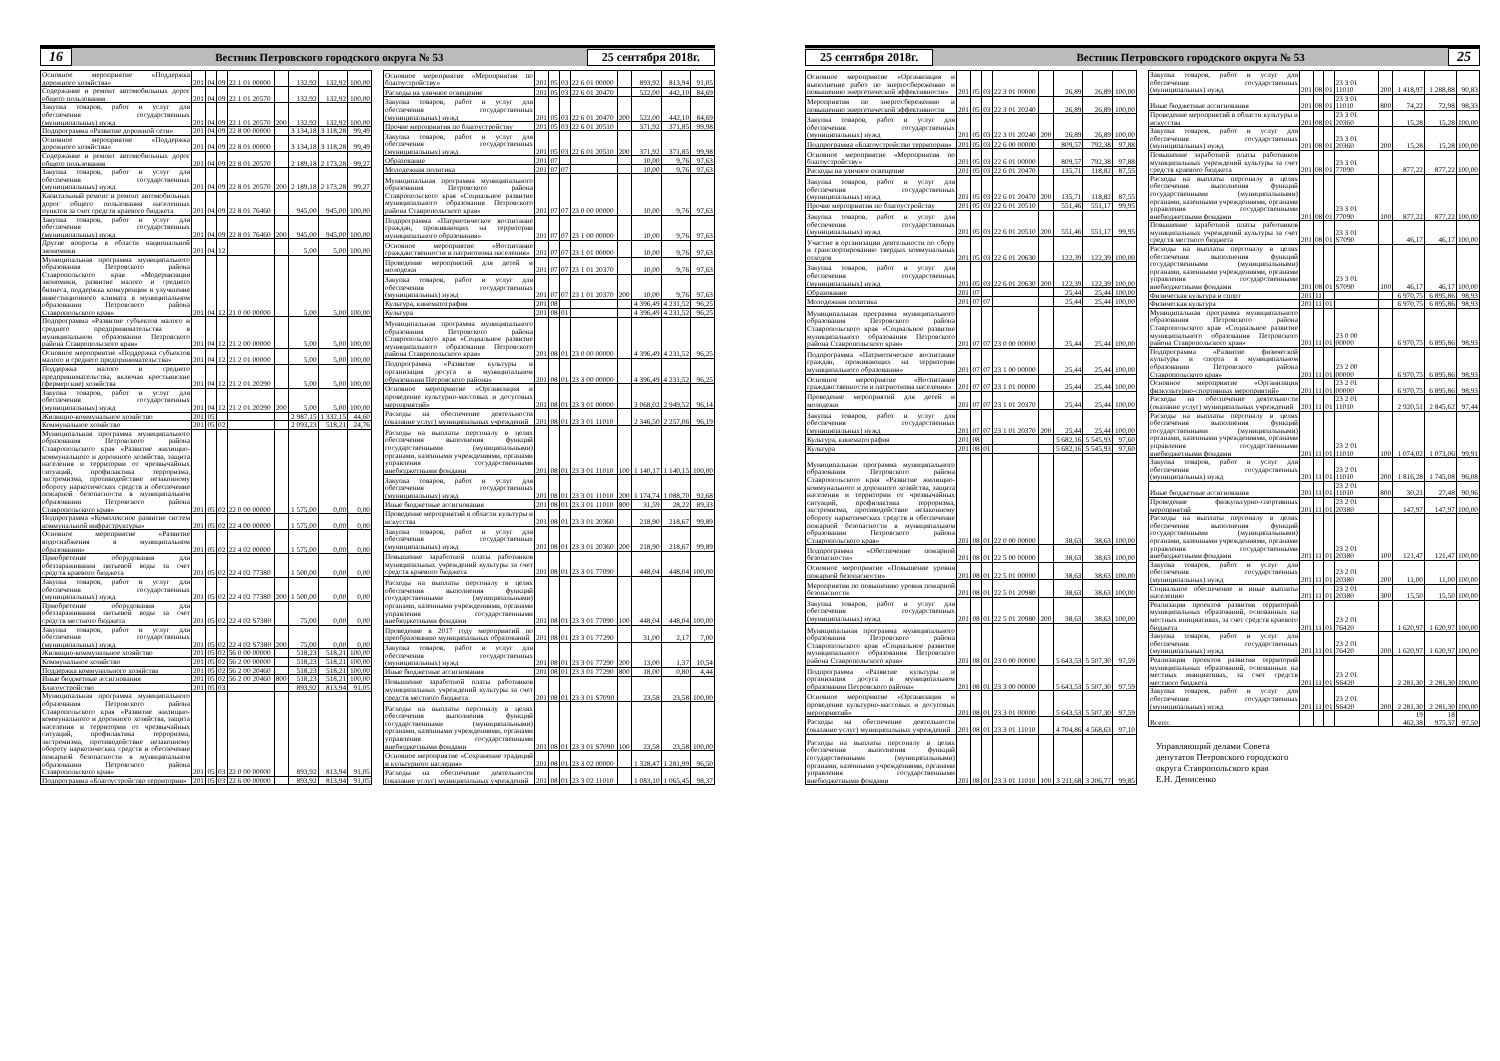16 Вестник Петровского городского округа № 53 25 сентября 2018г.
| Основное мероприятие «Поддержка дорожного хозяйства» | 201 | 04 | 09 | 22 1 01 00000 | | 132,92 | 132,92 | 100,00 |
| Содержание и ремонт автомобильных дорог общего пользования | 201 | 04 | 09 | 22 1 01 20570 | | 132,92 | 132,92 | 100,00 |
| Закупка товаров, работ и услуг для обеспечения государственных (муниципальных) нужд | 201 | 04 | 09 | 22 1 01 20570 | 200 | 132,92 | 132,92 | 100,00 |
| Подпрограмма «Развитие дорожной сети» | 201 | 04 | 09 | 22 8 00 00000 | | 3 134,18 | 3 118,28 | 99,49 |
| Основное мероприятие «Поддержка дорожного хозяйства» | 201 | 04 | 09 | 22 8 01 00000 | | 3 134,18 | 3 118,28 | 99,49 |
| Содержание и ремонт автомобильных дорог общего пользования | 201 | 04 | 09 | 22 8 01 20570 | | 2 189,18 | 2 173,28 | 99,27 |
| Закупка товаров, работ и услуг для обеспечения государственных (муниципальных) нужд | 201 | 04 | 09 | 22 8 01 20570 | 200 | 2 189,18 | 2 173,28 | 99,27 |
| Капитальный ремонт и ремонт автомобильных дорог общего пользования населенных пунктов за счет средств краевого бюджета | 201 | 04 | 09 | 22 8 01 76460 | | 945,00 | 945,00 | 100,00 |
| Закупка товаров, работ и услуг для обеспечения государственных (муниципальных) нужд | 201 | 04 | 09 | 22 8 01 76460 | 200 | 945,00 | 945,00 | 100,00 |
| Другие вопросы в области национальной экономики | 201 | 04 | 12 | | | 5,00 | 5,00 | 100,00 |
| Муниципальная программа муниципального образования Петровского района Ставропольского края «Модернизация экономики, развитие малого и среднего бизнеса, поддержка конкуренции и улучшение инвестиционного климата в муниципальном образовании Петровского района Ставропольского края» | 201 | 04 | 12 | 21 0 00 00000 | | 5,00 | 5,00 | 100,00 |
| Подпрограмма «Развитие субъектов малого и среднего предпринимательства в муниципальном образовании Петровского района Ставропольского края» | 201 | 04 | 12 | 21 2 00 00000 | | 5,00 | 5,00 | 100,00 |
| Основное мероприятие «Поддержка субъектов малого и среднего предпринимательства» | 201 | 04 | 12 | 21 2 01 00000 | | 5,00 | 5,00 | 100,00 |
| Поддержка малого и среднего предпринимательства, включая крестьянские (фермерские) хозяйства | 201 | 04 | 12 | 21 2 01 20290 | | 5,00 | 5,00 | 100,00 |
| Закупка товаров, работ и услуг для обеспечения государственных (муниципальных) нужд | 201 | 04 | 12 | 21 2 01 20290 | 200 | 5,00 | 5,00 | 100,00 |
| Жилищно-коммунальное хозяйство | 201 | 05 | | | | 2 987,15 | 1 332,15 | 44,60 |
| Коммунальное хозяйство | 201 | 05 | 02 | | | 2 093,23 | 518,21 | 24,76 |
| Муниципальная программа муниципального образования Петровского района Ставропольского края «Развитие жилищно-коммунального и дорожного хозяйства, защита населения и территории от чрезвычайных ситуаций, профилактика терроризма, экстремизма, противодействие незаконному обороту наркотических средств и обеспечение пожарной безопасности в муниципальном образовании Петровского района Ставропольского края» | 201 | 05 | 02 | 22 0 00 00000 | | 1 575,00 | 0,00 | 0,00 |
| Подпрограмма «Комплексное развитие систем коммунальной инфраструктуры» | 201 | 05 | 02 | 22 4 00 00000 | | 1 575,00 | 0,00 | 0,00 |
| Основное мероприятие «Развитие водоснабжения в муниципальном образовании» | 201 | 05 | 02 | 22 4 02 00000 | | 1 575,00 | 0,00 | 0,00 |
| Приобретение оборудования для обеззараживания питьевой воды за счет средств краевого бюджета | 201 | 05 | 02 | 22 4 02 77380 | | 1 500,00 | 0,00 | 0,00 |
| Закупка товаров, работ и услуг для обеспечения государственных (муниципальных) нужд | 201 | 05 | 02 | 22 4 02 77380 | 200 | 1 500,00 | 0,00 | 0,00 |
| Приобретение оборудования для обеззараживания питьевой воды за счет средств местного бюджета | 201 | 05 | 02 | 22 4 02 S7380 | | 75,00 | 0,00 | 0,00 |
| Закупка товаров, работ и услуг для обеспечения государственных (муниципальных) нужд | 201 | 05 | 02 | 22 4 02 S7380 | 200 | 75,00 | 0,00 | 0,00 |
| Жилищно-коммунальное хозяйство | 201 | 05 | 02 | 56 0 00 00000 | | 518,23 | 518,21 | 100,00 |
| Коммунальное хозяйство | 201 | 05 | 02 | 56 2 00 00000 | | 518,23 | 518,21 | 100,00 |
| Поддержка коммунального хозяйства | 201 | 05 | 02 | 56 2 00 20460 | | 518,23 | 518,21 | 100,00 |
| Иные бюджетные ассигнования | 201 | 05 | 02 | 56 2 00 20460 | 800 | 518,23 | 518,21 | 100,00 |
| Благоустройство | 201 | 05 | 03 | | | 893,92 | 813,94 | 91,05 |
| Муниципальная программа муниципального образования Петровского района Ставропольского края «Развитие жилищно-коммунального и дорожного хозяйства, защита населения и территории от чрезвычайных ситуаций, профилактика терроризма, экстремизма, противодействие незаконному обороту наркотических средств и обеспечение пожарной безопасности в муниципальном образовании Петровского района Ставропольского края» | 201 | 05 | 03 | 22 0 00 00000 | | 893,92 | 813,94 | 91,05 |
| Подпрограмма «Благоустройство территории» | 201 | 05 | 03 | 22 6 00 00000 | | 893,92 | 813,94 | 91,05 |
| Основное мероприятие «Мероприятия по благоустройству» | 201 | 05 | 03 | 22 6 01 00000 | | 893,92 | 813,94 | 91,05 |
| Расходы на уличное освещение | 201 | 05 | 03 | 22 6 01 20470 | | 522,00 | 442,10 | 84,69 |
| Закупка товаров, работ и услуг для обеспечения государственных (муниципальных) нужд | 201 | 05 | 03 | 22 6 01 20470 | 200 | 522,00 | 442,10 | 84,69 |
| Прочие мероприятия по благоустройству | 201 | 05 | 03 | 22 6 01 20510 | | 371,92 | 371,85 | 99,98 |
| Закупка товаров, работ и услуг для обеспечения государственных (муниципальных) нужд | 201 | 05 | 03 | 22 6 01 20510 | 200 | 371,92 | 371,85 | 99,98 |
| Образование | 201 | 07 | | | | 10,00 | 9,76 | 97,63 |
| Молодежная политика | 201 | 07 | 07 | | | 10,00 | 9,76 | 97,63 |
| Муниципальная программа муниципального образования Петровского района Ставропольского края «Социальное развитие муниципального образования Петровского района Ставропольского края» | 201 | 07 | 07 | 23 0 00 00000 | | 10,00 | 9,76 | 97,63 |
| Подпрограмма «Патриотическое воспитание граждан, проживающих на территории муниципального образования» | 201 | 07 | 07 | 23 1 00 00000 | | 10,00 | 9,76 | 97,63 |
| Основное мероприятие «Воспитание гражданственности и патриотизма населения» | 201 | 07 | 07 | 23 1 01 00000 | | 10,00 | 9,76 | 97,63 |
| Проведение мероприятий для детей и молодежи | 201 | 07 | 07 | 23 1 01 20370 | | 10,00 | 9,76 | 97,63 |
| Закупка товаров, работ и услуг для обеспечения государственных (муниципальных) нужд | 201 | 07 | 07 | 23 1 01 20370 | 200 | 10,00 | 9,76 | 97,63 |
| Культура, кинематография | 201 | 08 | | | | 4 396,49 | 4 231,52 | 96,25 |
| Культура | 201 | 08 | 01 | | | 4 396,49 | 4 231,52 | 96,25 |
| Муниципальная программа муниципального образования Петровского района Ставропольского края «Социальное развитие муниципального образования Петровского района Ставропольского края» | 201 | 08 | 01 | 23 0 00 00000 | | 4 396,49 | 4 231,52 | 96,25 |
| Подпрограмма «Развитие культуры и организация досуга в муниципальном образовании Петровского района» | 201 | 08 | 01 | 23 3 00 00000 | | 4 396,49 | 4 231,52 | 96,25 |
| Основное мероприятие «Организация и проведение культурно-массовых и досуговых мероприятий» | 201 | 08 | 01 | 23 3 01 00000 | | 3 068,02 | 2 949,52 | 96,14 |
| Расходы на обеспечение деятельности (оказание услуг) муниципальных учреждений | 201 | 08 | 01 | 23 3 01 11010 | | 2 346,50 | 2 257,06 | 96,19 |
| Расходы на выплаты персоналу в целях обеспечения выполнения функций государственными (муниципальными) органами, казенными учреждениями, органами управления государственными внебюджетными фондами | 201 | 08 | 01 | 23 3 01 11010 | 100 | 1 140,17 | 1 140,15 | 100,00 |
| Закупка товаров, работ и услуг для обеспечения государственных (муниципальных) нужд | 201 | 08 | 01 | 23 3 01 11010 | 200 | 1 174,74 | 1 088,70 | 92,68 |
| Иные бюджетные ассигнования | 201 | 08 | 01 | 23 3 01 11010 | 800 | 31,59 | 28,22 | 89,33 |
| Проведение мероприятий в области культуры и искусства | 201 | 08 | 01 | 23 3 01 20360 | | 218,90 | 218,67 | 99,89 |
| Закупка товаров, работ и услуг для обеспечения государственных (муниципальных) нужд | 201 | 08 | 01 | 23 3 01 20360 | 200 | 218,90 | 218,67 | 99,89 |
| Повышение заработной платы работников муниципальных учреждений культуры за счет средств краевого бюджета | 201 | 08 | 01 | 23 3 01 77090 | | 448,04 | 448,04 | 100,00 |
| Расходы на выплаты персоналу в целях обеспечения выполнения функций государственными (муниципальными) органами, казенными учреждениями, органами управления государственными внебюджетными фондами | 201 | 08 | 01 | 23 3 01 77090 | 100 | 448,04 | 448,04 | 100,00 |
| Проведение в 2017 году мероприятий по преобразованию муниципальных образований | 201 | 08 | 01 | 23 3 01 77290 | | 31,00 | 2,17 | 7,00 |
| Закупка товаров, работ и услуг для обеспечения государственных (муниципальных) нужд | 201 | 08 | 01 | 23 3 01 77290 | 200 | 13,00 | 1,37 | 10,54 |
| Иные бюджетные ассигнования | 201 | 08 | 01 | 23 3 01 77290 | 800 | 18,00 | 0,80 | 4,44 |
| Повышение заработной платы работников муниципальных учреждений культуры за счет средств местного бюджета | 201 | 08 | 01 | 23 3 01 S7090 | | 23,58 | 23,58 | 100,00 |
| Расходы на выплаты персоналу в целях обеспечения выполнения функций государственными (муниципальными) органами, казенными учреждениями, органами управления государственными внебюджетными фондами | 201 | 08 | 01 | 23 3 01 S7090 | 100 | 23,58 | 23,58 | 100,00 |
| Основное мероприятие «Сохранение традиций и культурного наследия» | 201 | 08 | 01 | 23 3 02 00000 | | 1 328,47 | 1 281,99 | 96,50 |
| Расходы на обеспечение деятельности (оказание услуг) муниципальных учреждений | 201 | 08 | 01 | 23 3 02 11010 | | 1 083,10 | 1 065,45 | 98,37 |
25 сентября 2018г. Вестник Петровского городского округа № 53 25
| Основное мероприятие «Организация и выполнение работ по энергосбережению и повышению энергетической эффективности» | 201 | 05 | 03 | 22 3 01 00000 | | 26,89 | 26,89 | 100,00 |
| Мероприятия по энергосбережению и повышению энергетической эффективности | 201 | 05 | 03 | 22 3 01 20240 | | 26,89 | 26,89 | 100,00 |
| Закупка товаров, работ и услуг для обеспечения государственных (муниципальных) нужд | 201 | 05 | 03 | 22 3 01 20240 | 200 | 26,89 | 26,89 | 100,00 |
| Подпрограмма «Благоустройство территории» | 201 | 05 | 03 | 22 6 00 00000 | | 809,57 | 792,38 | 97,88 |
| Основное мероприятие «Мероприятия по благоустройству» | 201 | 05 | 03 | 22 6 01 00000 | | 809,57 | 792,38 | 97,88 |
| Расходы на уличное освещение | 201 | 05 | 03 | 22 6 01 20470 | | 135,71 | 118,82 | 87,55 |
| Закупка товаров, работ и услуг для обеспечения государственных (муниципальных) нужд | 201 | 05 | 03 | 22 6 01 20470 | 200 | 135,71 | 118,82 | 87,55 |
| Прочие мероприятия по благоустройству | 201 | 05 | 03 | 22 6 01 20510 | | 551,46 | 551,17 | 99,95 |
| Закупка товаров, работ и услуг для обеспечения государственных (муниципальных) нужд | 201 | 05 | 03 | 22 6 01 20510 | 200 | 551,46 | 551,17 | 99,95 |
| Участие в организации деятельности по сбору и транспортированию твердых коммунальных отходов | 201 | 05 | 03 | 22 6 01 20630 | | 122,39 | 122,39 | 100,00 |
| Закупка товаров, работ и услуг для обеспечения государственных (муниципальных) нужд | 201 | 05 | 03 | 22 6 01 20630 | 200 | 122,39 | 122,39 | 100,00 |
| Образование | 201 | 07 | | | | 25,44 | 25,44 | 100,00 |
| Молодежная политика | 201 | 07 | 07 | | | 25,44 | 25,44 | 100,00 |
| Муниципальная программа муниципального образования Петровского района Ставропольского края «Социальное развитие муниципального образования Петровского района Ставропольского края» | 201 | 07 | 07 | 23 0 00 00000 | | 25,44 | 25,44 | 100,00 |
| Подпрограмма «Патриотическое воспитание граждан, проживающих на территории муниципального образования» | 201 | 07 | 07 | 23 1 00 00000 | | 25,44 | 25,44 | 100,00 |
| Основное мероприятие «Воспитание гражданственности и патриотизма населения» | 201 | 07 | 07 | 23 1 01 00000 | | 25,44 | 25,44 | 100,00 |
| Проведение мероприятий для детей и молодежи | 201 | 07 | 07 | 23 1 01 20370 | | 25,44 | 25,44 | 100,00 |
| Закупка товаров, работ и услуг для обеспечения государственных (муниципальных) нужд | 201 | 07 | 07 | 23 1 01 20370 | 200 | 25,44 | 25,44 | 100,00 |
| Культура, кинематография | 201 | 08 | | | | 5 682,16 | 5 545,93 | 97,60 |
| Культура | 201 | 08 | 01 | | | 5 682,16 | 5 545,93 | 97,60 |
| Муниципальная программа муниципального образования Петровского района Ставропольского края «Развитие жилищно-коммунального и дорожного хозяйства, защита населения и территории от чрезвычайных ситуаций, профилактика терроризма, экстремизма, противодействие незаконному обороту наркотических средств и обеспечение пожарной безопасности в муниципальном образовании Петровского района Ставропольского края» | 201 | 08 | 01 | 22 0 00 00000 | | 38,63 | 38,63 | 100,00 |
| Подпрограмма «Обеспечение пожарной безопасности» | 201 | 08 | 01 | 22 5 00 00000 | | 38,63 | 38,63 | 100,00 |
| Основное мероприятие «Повышение уровня пожарной безопасности» | 201 | 08 | 01 | 22 5 01 00000 | | 38,63 | 38,63 | 100,00 |
| Мероприятия по повышению уровня пожарной безопасности | 201 | 08 | 01 | 22 5 01 20980 | | 38,63 | 38,63 | 100,00 |
| Закупка товаров, работ и услуг для обеспечения государственных (муниципальных) нужд | 201 | 08 | 01 | 22 5 01 20980 | 200 | 38,63 | 38,63 | 100,00 |
| Муниципальная программа муниципального образования Петровского района Ставропольского края «Социальное развитие муниципального образования Петровского района Ставропольского края» | 201 | 08 | 01 | 23 0 00 00000 | | 5 643,53 | 5 507,30 | 97,59 |
| Подпрограмма «Развитие культуры и организация досуга в муниципальном образовании Петровского района» | 201 | 08 | 01 | 23 3 00 00000 | | 5 643,53 | 5 507,30 | 97,59 |
| Основное мероприятие «Организация и проведение культурно-массовых и досуговых мероприятий» | 201 | 08 | 01 | 23 3 01 00000 | | 5 643,53 | 5 507,30 | 97,59 |
| Расходы на обеспечение деятельности (оказание услуг) муниципальных учреждений | 201 | 08 | 01 | 23 3 01 11010 | | 4 704,86 | 4 568,63 | 97,10 |
| Расходы на выплаты персоналу в целях обеспечения выполнения функций государственными (муниципальными) органами, казенными учреждениями, органами управления государственными внебюджетными фондами | 201 | 08 | 01 | 23 3 01 11010 | 100 | 3 211,68 | 3 206,77 | 99,85 |
| Закупка товаров, работ и услуг для обеспечения государственных (муниципальных) нужд | 201 | 08 | 01 | 23 3 01 11010 | 200 | 1 418,97 | 1 288,88 | 90,83 |
| Иные бюджетные ассигнования | 201 | 08 | 01 | 23 3 01 11010 | 800 | 74,22 | 72,98 | 98,33 |
| Проведение мероприятий в области культуры и искусства | 201 | 08 | 01 | 23 3 01 20360 | | 15,28 | 15,28 | 100,00 |
| Закупка товаров, работ и услуг для обеспечения государственных (муниципальных) нужд | 201 | 08 | 01 | 23 3 01 20360 | 200 | 15,28 | 15,28 | 100,00 |
| Повышение заработной платы работников муниципальных учреждений культуры за счет средств краевого бюджета | 201 | 08 | 01 | 23 3 01 77090 | | 877,22 | 877,22 | 100,00 |
| Расходы на выплаты персоналу в целях обеспечения выполнения функций государственными (муниципальными) органами, казенными учреждениями, органами управления государственными внебюджетными фондами | 201 | 08 | 01 | 23 3 01 77090 | 100 | 877,22 | 877,22 | 100,00 |
| Повышение заработной платы работников муниципальных учреждений культуры за счет средств местного бюджета | 201 | 08 | 01 | 23 3 01 S7090 | | 46,17 | 46,17 | 100,00 |
| Расходы на выплаты персоналу в целях обеспечения выполнения функций государственными (муниципальными) органами, казенными учреждениями, органами управления государственными внебюджетными фондами | 201 | 08 | 01 | 23 3 01 S7090 | 100 | 46,17 | 46,17 | 100,00 |
| Физическая культура и спорт | 201 | 11 | | | | 6 970,75 | 6 895,86 | 98,93 |
| Физическая культура | 201 | 11 | 01 | | | 6 970,75 | 6 895,86 | 98,93 |
| Муниципальная программа муниципального образования Петровского района Ставропольского края «Социальное развитие муниципального образования Петровского района Ставропольского края» | 201 | 11 | 01 | 23 0 00 00000 | | 6 970,75 | 6 895,86 | 98,93 |
| Подпрограмма «Развитие физической культуры и спорта в муниципальном образовании Петровского района Ставропольского края» | 201 | 11 | 01 | 23 2 00 00000 | | 6 970,75 | 6 895,86 | 98,93 |
| Основное мероприятие «Организация физкультурно-спортивных мероприятий» | 201 | 11 | 01 | 23 2 01 00000 | | 6 970,75 | 6 895,86 | 98,93 |
| Расходы на обеспечение деятельности (оказание услуг) муниципальных учреждений | 201 | 11 | 01 | 23 2 01 11010 | | 2 920,51 | 2 845,62 | 97,44 |
| Расходы на выплаты персоналу в целях обеспечения выполнения функций государственными (муниципальными) органами, казенными учреждениями, органами управления государственными внебюджетными фондами | 201 | 11 | 01 | 23 2 01 11010 | 100 | 1 074,02 | 1 073,06 | 99,91 |
| Закупка товаров, работ и услуг для обеспечения государственных (муниципальных) нужд | 201 | 11 | 01 | 23 2 01 11010 | 200 | 1 816,28 | 1 745,08 | 96,08 |
| Иные бюджетные ассигнования | 201 | 11 | 01 | 23 2 01 11010 | 800 | 30,21 | 27,48 | 90,96 |
| Проведение физкультурно-спортивных мероприятий | 201 | 11 | 01 | 23 2 01 20380 | | 147,97 | 147,97 | 100,00 |
| Расходы на выплаты персоналу в целях обеспечения выполнения функций государственными (муниципальными) органами, казенными учреждениями, органами управления государственными внебюджетными фондами | 201 | 11 | 01 | 23 2 01 20380 | 100 | 121,47 | 121,47 | 100,00 |
| Закупка товаров, работ и услуг для обеспечения государственных (муниципальных) нужд | 201 | 11 | 01 | 23 2 01 20380 | 200 | 11,00 | 11,00 | 100,00 |
| Социальное обеспечение и иные выплаты населению | 201 | 11 | 01 | 23 2 01 20380 | 300 | 15,50 | 15,50 | 100,00 |
| Реализация проектов развития территорий муниципальных образований, основанных на местных инициативах, за счет средств краевого бюджета | 201 | 11 | 01 | 23 2 01 76420 | | 1 620,97 | 1 620,97 | 100,00 |
| Закупка товаров, работ и услуг для обеспечения государственных (муниципальных) нужд | 201 | 11 | 01 | 23 2 01 76420 | 200 | 1 620,97 | 1 620,97 | 100,00 |
| Реализация проектов развития территорий муниципальных образований, основанных на местных инициативах, за счет средств местного бюджета | 201 | 11 | 01 | 23 2 01 S6420 | | 2 281,30 | 2 281,30 | 100,00 |
| Закупка товаров, работ и услуг для обеспечения государственных (муниципальных) нужд | 201 | 11 | 01 | 23 2 01 S6420 | 200 | 2 281,30 | 2 281,30 | 100,00 |
| Всего: | | | | | | 19 462,38 | 18 975,37 | 97,50 |
Управляющий делами Совета
депутатов Петровского городского
округа Ставропольского края
Е.Н. Денисенко